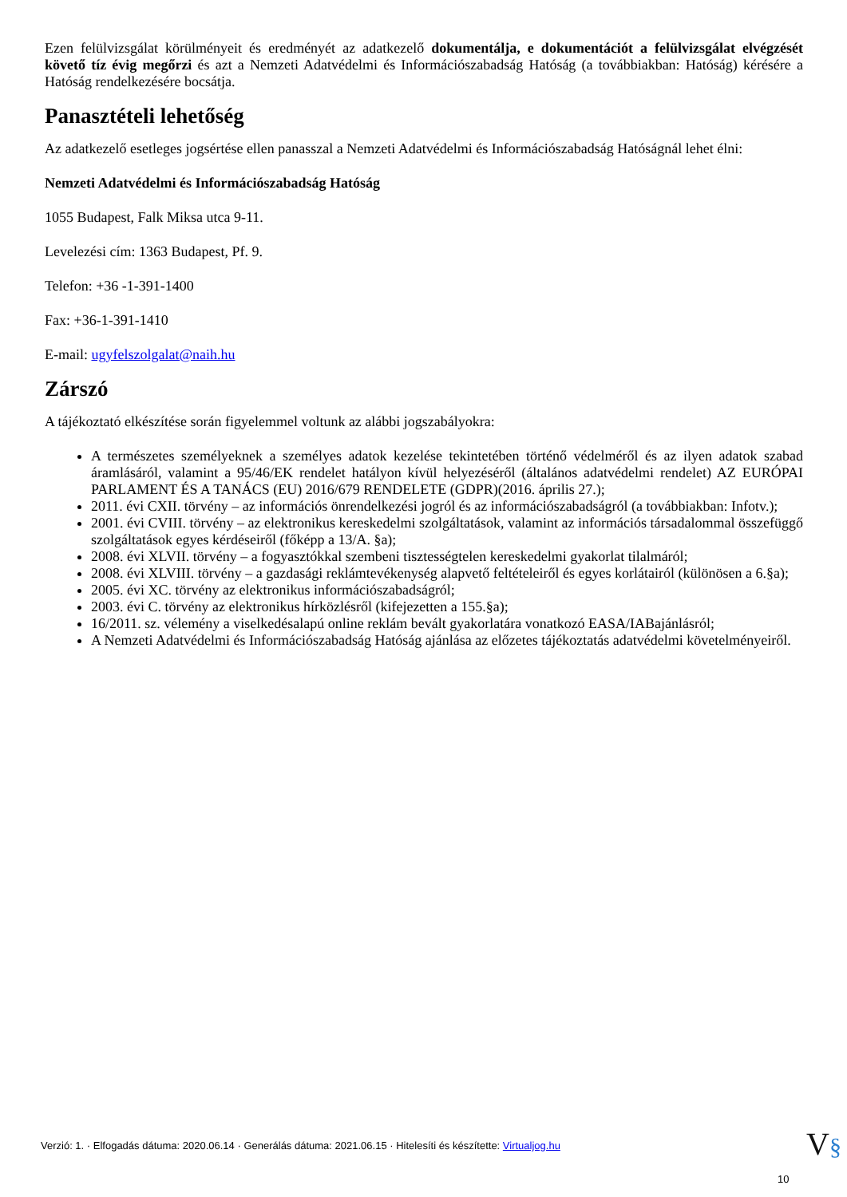Ezen felülvizsgálat körülményeit és eredményét az adatkezelő dokumentálja, e dokumentációt a felülvizsgálat elvégzését követő tíz évig megőrzi és azt a Nemzeti Adatvédelmi és Információszabadság Hatóság (a továbbiakban: Hatóság) kérésére a Hatóság rendelkezésére bocsátja.
Panasztételi lehetőség
Az adatkezelő esetleges jogsértése ellen panasszal a Nemzeti Adatvédelmi és Információszabadság Hatóságnál lehet élni:
Nemzeti Adatvédelmi és Információszabadság Hatóság
1055 Budapest, Falk Miksa utca 9-11.
Levelezési cím: 1363 Budapest, Pf. 9.
Telefon: +36 -1-391-1400
Fax: +36-1-391-1410
E-mail: ugyfelszolgalat@naih.hu
Zárszó
A tájékoztató elkészítése során figyelemmel voltunk az alábbi jogszabályokra:
A természetes személyeknek a személyes adatok kezelése tekintetében történő védelméről és az ilyen adatok szabad áramlásáról, valamint a 95/46/EK rendelet hatályon kívül helyezéséről (általános adatvédelmi rendelet) AZ EURÓPAI PARLAMENT ÉS A TANÁCS (EU) 2016/679 RENDELETE (GDPR)(2016. április 27.);
2011. évi CXII. törvény – az információs önrendelkezési jogról és az információszabadságról (a továbbiakban: Infotv.);
2001. évi CVIII. törvény – az elektronikus kereskedelmi szolgáltatások, valamint az információs társadalommal összefüggő szolgáltatások egyes kérdéseiről (főképp a 13/A. §a);
2008. évi XLVII. törvény – a fogyasztókkal szembeni tisztességtelen kereskedelmi gyakorlat tilalmáról;
2008. évi XLVIII. törvény – a gazdasági reklámtevékenység alapvető feltételeiről és egyes korlátairól (különösen a 6.§a);
2005. évi XC. törvény az elektronikus információszabadságról;
2003. évi C. törvény az elektronikus hírközlésről (kifejezetten a 155.§a);
16/2011. sz. vélemény a viselkedésalapú online reklám bevált gyakorlatára vonatkozó EASA/IABajánlásról;
A Nemzeti Adatvédelmi és Információszabadság Hatóság ajánlása az előzetes tájékoztatás adatvédelmi követelményeiről.
Verzió: 1. · Elfogadás dátuma: 2020.06.14 · Generálás dátuma: 2021.06.15 · Hitelesíti és készítette: Virtualjog.hu
V§
10